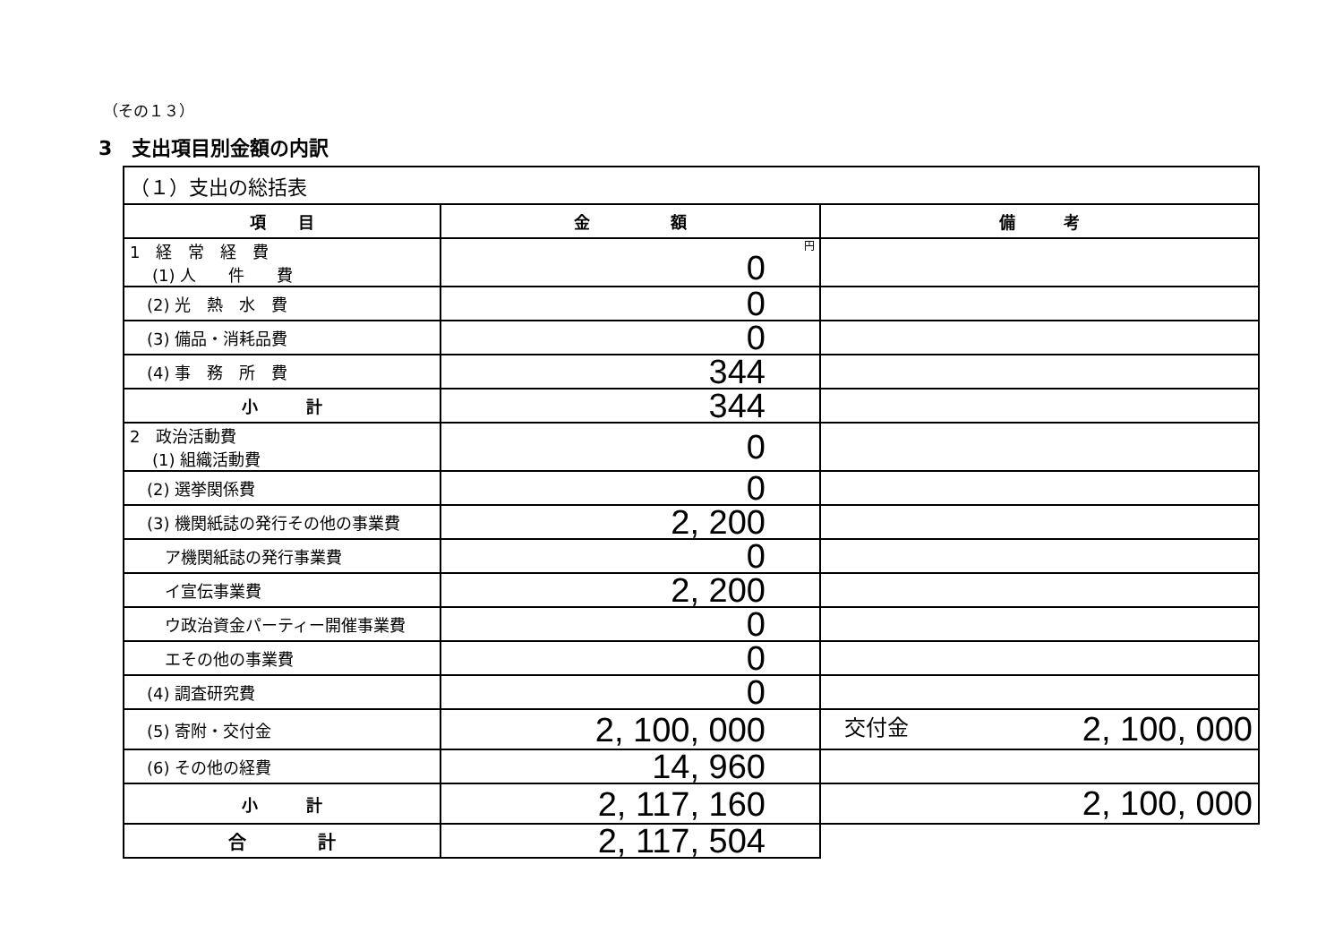（その１３）
3　支出項目別金額の内訳
| （１）支出の総括表 | | |
| 項 目 | 金 額 | 備 考 |
| 1 経 常 経 費 (1) 人 件 費 | 円 0 | |
| (2) 光 熱 水 費 | 0 | |
| (3) 備品・消耗品費 | 0 | |
| (4) 事 務 所 費 | 344 | |
| 小 計 | 344 | |
| 2 政治活動費 (1) 組織活動費 | 0 | |
| (2) 選挙関係費 | 0 | |
| (3) 機関紙誌の発行その他の事業費 | 2, 200 | |
| ア機関紙誌の発行事業費 | 0 | |
| イ宣伝事業費 | 2, 200 | |
| ウ政治資金パーティー開催事業費 | 0 | |
| エその他の事業費 | 0 | |
| (4) 調査研究費 | 0 | |
| (5) 寄附・交付金 | 2, 100, 000 | 交付金 2, 100, 000 |
| (6) その他の経費 | 14, 960 | |
| 小 計 | 2, 117, 160 | 2, 100, 000 |
| 合 計 | 2, 117, 504 | |